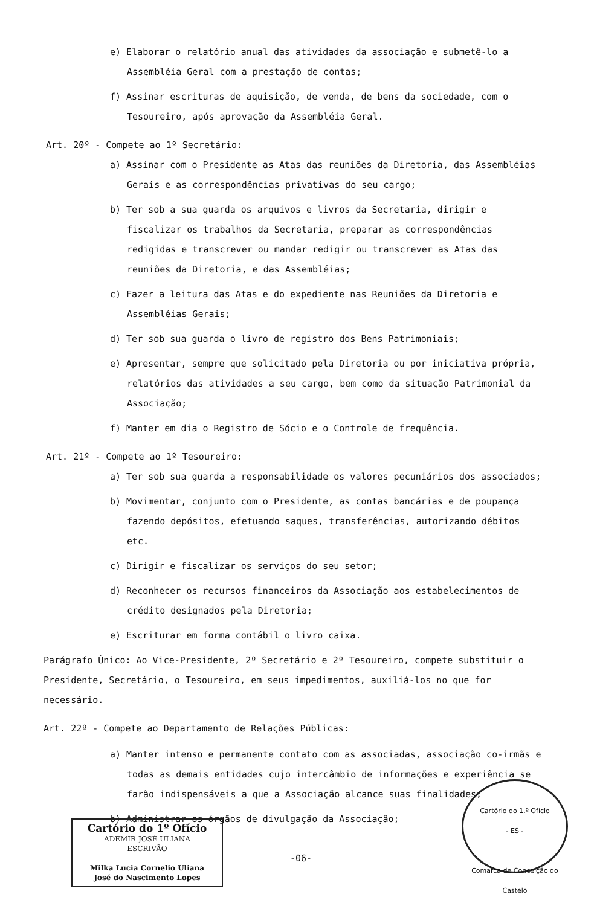e) Elaborar o relatório anual das atividades da associação e submetê-lo a Assembléia Geral com a prestação de contas;
f) Assinar escrituras de aquisição, de venda, de bens da sociedade, com o Tesoureiro, após aprovação da Assembléia Geral.
Art. 20º - Compete ao 1º Secretário:
a) Assinar com o Presidente as Atas das reuniões da Diretoria, das Assembléias Gerais e as correspondências privativas do seu cargo;
b) Ter sob a sua guarda os arquivos e livros da Secretaria, dirigir e fiscalizar os trabalhos da Secretaria, preparar as correspondências redigidas e transcrever ou mandar redigir ou transcrever as Atas das reuniões da Diretoria, e das Assembléias;
c) Fazer a leitura das Atas e do expediente nas Reuniões da Diretoria e Assembléias Gerais;
d) Ter sob sua guarda o livro de registro dos Bens Patrimoniais;
e) Apresentar, sempre que solicitado pela Diretoria ou por iniciativa própria, relatórios das atividades a seu cargo, bem como da situação Patrimonial da Associação;
f) Manter em dia o Registro de Sócio e o Controle de frequência.
Art. 21º - Compete ao 1º Tesoureiro:
a) Ter sob sua guarda a responsabilidade os valores pecuniários dos associados;
b) Movimentar, conjunto com o Presidente, as contas bancárias e de poupança fazendo depósitos, efetuando saques, transferências, autorizando débitos etc.
c) Dirigir e fiscalizar os serviços do seu setor;
d) Reconhecer os recursos financeiros da Associação aos estabelecimentos de crédito designados pela Diretoria;
e) Escriturar em forma contábil o livro caixa.
Parágrafo Único: Ao Vice-Presidente, 2º Secretário e 2º Tesoureiro, compete substituir o Presidente, Secretário, o Tesoureiro, em seus impedimentos, auxiliá-los no que for necessário.
Art. 22º - Compete ao Departamento de Relações Públicas:
a) Manter intenso e permanente contato com as associadas, associação co-irmãs e todas as demais entidades cujo intercâmbio de informações e experiência se farão indispensáveis a que a Associação alcance suas finalidades;
b) Administrar os órgãos de divulgação da Associação;
Cartório do 1º Ofício
ADEMIR JOSÉ ULIANA
ESCRIVÃO
Milka Lucia Cornelio Uliana
José do Nascimento Lopes
-06-
Cartório do 1.º Ofício
- ES -
Comarca de Conceição do Castelo